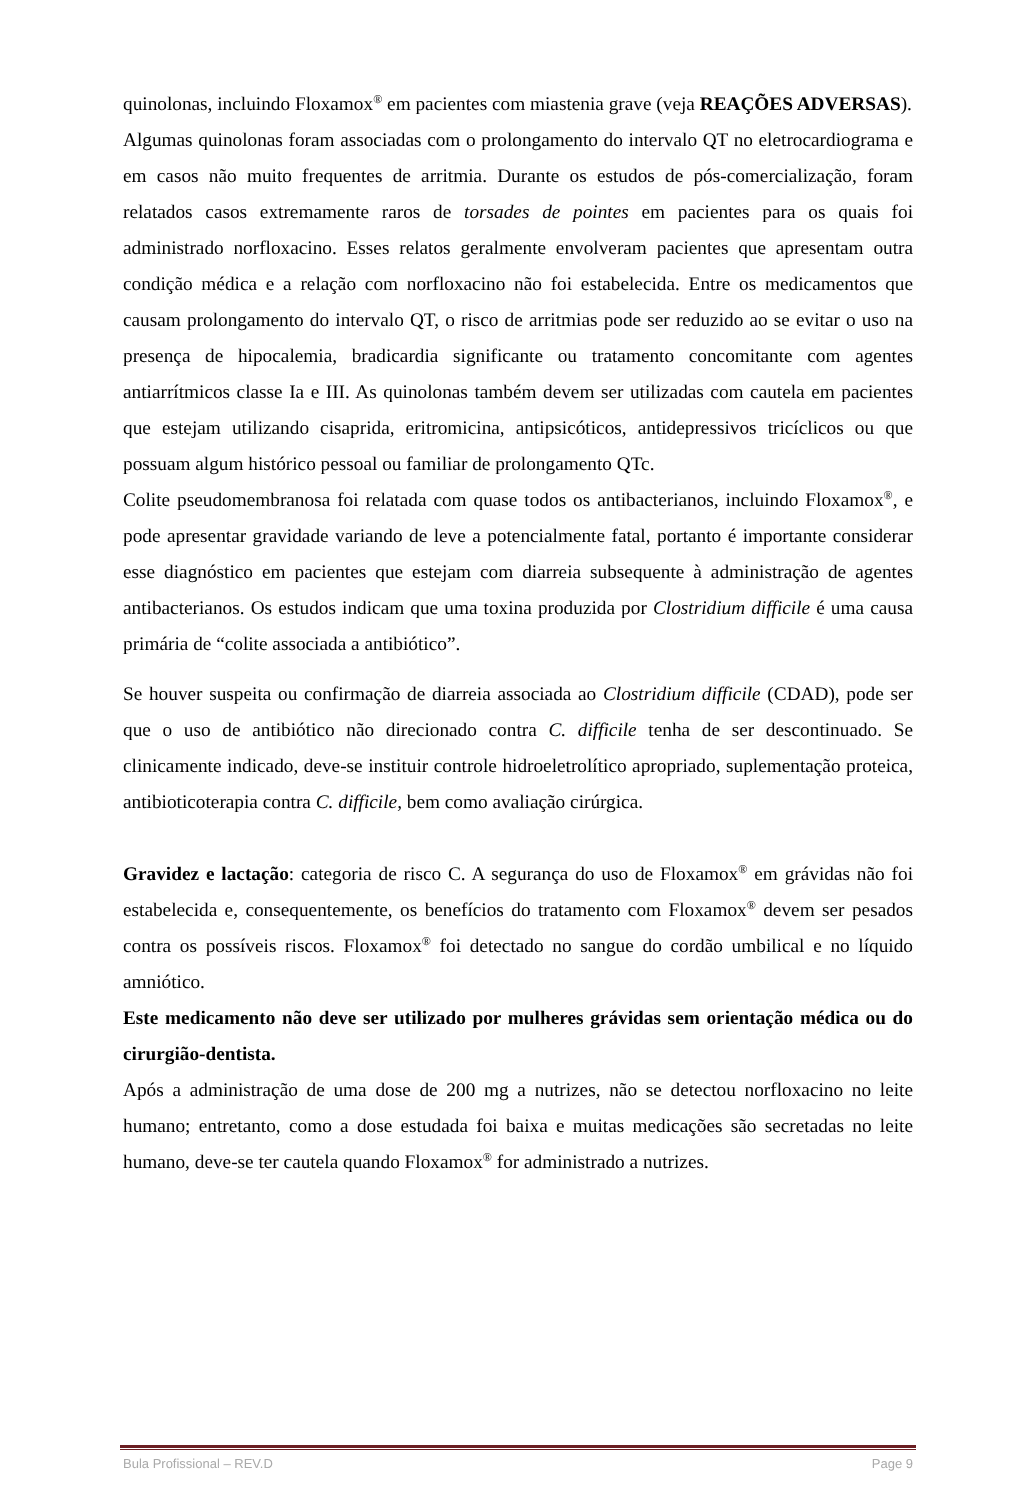quinolonas, incluindo Floxamox<sup>®</sup> em pacientes com miastenia grave (veja REAÇÕES ADVERSAS).
Algumas quinolonas foram associadas com o prolongamento do intervalo QT no eletrocardiograma e em casos não muito frequentes de arritmia. Durante os estudos de pós-comercialização, foram relatados casos extremamente raros de torsades de pointes em pacientes para os quais foi administrado norfloxacino. Esses relatos geralmente envolveram pacientes que apresentam outra condição médica e a relação com norfloxacino não foi estabelecida. Entre os medicamentos que causam prolongamento do intervalo QT, o risco de arritmias pode ser reduzido ao se evitar o uso na presença de hipocalemia, bradicardia significante ou tratamento concomitante com agentes antiarrítmicos classe Ia e III. As quinolonas também devem ser utilizadas com cautela em pacientes que estejam utilizando cisaprida, eritromicina, antipsicóticos, antidepressivos tricíclicos ou que possuam algum histórico pessoal ou familiar de prolongamento QTc.
Colite pseudomembranosa foi relatada com quase todos os antibacterianos, incluindo Floxamox<sup>®</sup>, e pode apresentar gravidade variando de leve a potencialmente fatal, portanto é importante considerar esse diagnóstico em pacientes que estejam com diarreia subsequente à administração de agentes antibacterianos. Os estudos indicam que uma toxina produzida por Clostridium difficile é uma causa primária de “colite associada a antibiótico”.
Se houver suspeita ou confirmação de diarreia associada ao Clostridium difficile (CDAD), pode ser que o uso de antibiótico não direcionado contra C. difficile tenha de ser descontinuado. Se clinicamente indicado, deve-se instituir controle hidroeletrolítico apropriado, suplementação proteica, antibioticoterapia contra C. difficile, bem como avaliação cirúrgica.
Gravidez e lactação: categoria de risco C. A segurança do uso de Floxamox<sup>®</sup> em grávidas não foi estabelecida e, consequentemente, os benefícios do tratamento com Floxamox<sup>®</sup> devem ser pesados contra os possíveis riscos. Floxamox<sup>®</sup> foi detectado no sangue do cordão umbilical e no líquido amniótico.
Este medicamento não deve ser utilizado por mulheres grávidas sem orientação médica ou do cirurgião-dentista.
Após a administração de uma dose de 200 mg a nutrizes, não se detectou norfloxacino no leite humano; entretanto, como a dose estudada foi baixa e muitas medicações são secretadas no leite humano, deve-se ter cautela quando Floxamox<sup>®</sup> for administrado a nutrizes.
Bula Profissional – REV.D Page 9